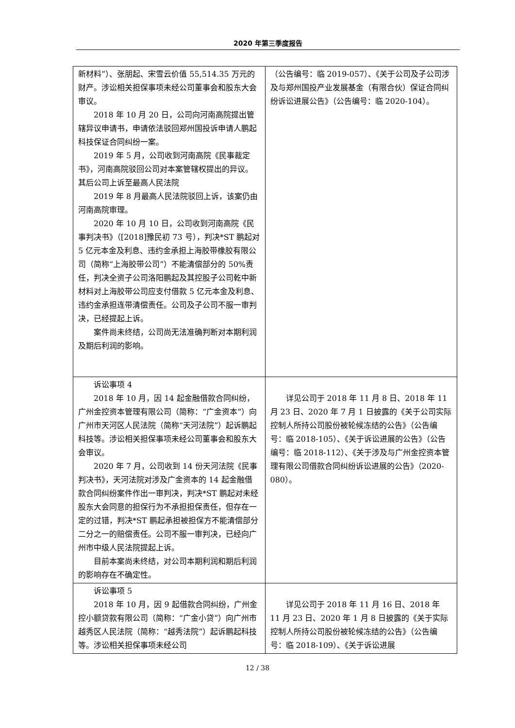2020 年第三季度报告
| 新材料”）、张朋起、宋雪云价值 55,514.35 万元的财产。涉讼相关担保事项未经公司董事会和股东大会审议。 2018 年 10 月 20 日，公司向河南高院提出管辖异议申请书，申请依法驳回郑州国投诉申请人鹏起科技保证合同纠纷一案。 2019 年 5 月，公司收到河南高院《民事裁定书》，河南高院驳回公司对本案管辖权提出的异议。其后公司上诉至最高人民法院 2019 年 8 月最高人民法院驳回上诉，该案仍由河南高院审理。 2020 年 10 月 10 日，公司收到河南高院《民事判决书》（[2018]豫民初 73 号），判决*ST 鹏起对 5 亿元本金及利息、违约金承担上海胶带橡胶有限公司（简称“上海胶带公司”）不能清偿部分的 50%责任，判决全资子公司洛阳鹏起及其控股子公司乾中新材料对上海胶带公司应支付借款 5 亿元本金及利息、违约金承担连带清偿责任。公司及子公司不服一审判决，已经提起上诉。 案件尚未终结，公司尚无法准确判断对本期利润及期后利润的影响。 | （公告编号：临 2019-057）、《关于公司及子公司涉及与郑州国投产业发展基金（有限合伙）保证合同纠纷诉讼进展公告》（公告编号：临 2020-104）。 |
| 诉讼事项 4 2018 年 10 月，因 14 起金融借款合同纠纷，广州金控资本管理有限公司（简称：“广金资本”）向广州市天河区人民法院（简称“天河法院”）起诉鹏起科技等。涉讼相关担保事项未经公司董事会和股东大会审议。 2020 年 7 月，公司收到 14 份天河法院《民事判决书》，天河法院对涉及广金资本的 14 起金融借款合同纠纷案件作出一审判决，判决*ST 鹏起对未经股东大会同意的担保行为不承担担保责任，但存在一定的过错，判决*ST 鹏起承担被担保方不能清偿部分二分之一的赔偿责任。公司不服一审判决，已经向广州市中级人民法院提起上诉。 目前本案尚未终结，对公司本期利润和期后利润的影响存在不确定性。 | 详见公司于 2018 年 11 月 8 日、2018 年 11 月 23 日、2020 年 7 月 1 日披露的《关于公司实际控制人所持公司股份被轮候冻结的公告》（公告编号：临 2018-105）、《关于诉讼进展的公告》（公告编号：临 2018-112）、《关于涉及与广州金控资本管理有限公司借款合同纠纷诉讼进展的公告》（2020-080）。 |
| 诉讼事项 5 2018 年 10 月，因 9 起借款合同纠纷，广州金控小额贷款有限公司（简称：“广金小贷”）向广州市越秀区人民法院（简称：“越秀法院”）起诉鹏起科技等。涉讼相关担保事项未经公司 | 详见公司于 2018 年 11 月 16 日、2018 年 11 月 23 日、2020 年 1 月 8 日披露的《关于实际控制人所持公司股份被轮候冻结的公告》（公告编号：临 2018-109）、《关于诉讼进展 |
12 / 38